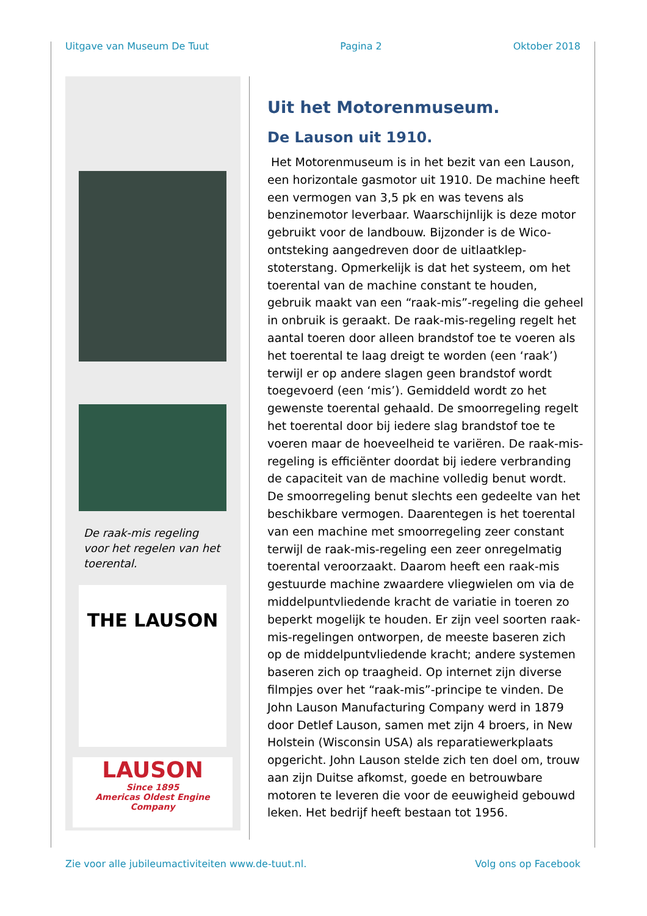Uitgave van Museum De Tuut Pagina 2 Oktober 2018
De raak-mis regeling voor het regelen van het toerental.
THE LAUSON
LAUSON
Since 1895
Americas Oldest Engine Company
Uit het Motorenmuseum.
De Lauson uit 1910.
Het Motorenmuseum is in het bezit van een Lauson, een horizontale gasmotor uit 1910. De machine heeft een vermogen van 3,5 pk en was tevens als benzinemotor leverbaar. Waarschijnlijk is deze motor gebruikt voor de landbouw. Bijzonder is de Wico-ontsteking aangedreven door de uitlaatklep-stoterstang. Opmerkelijk is dat het systeem, om het toerental van de machine constant te houden, gebruik maakt van een “raak-mis”-regeling die geheel in onbruik is geraakt. De raak-mis-regeling regelt het aantal toeren door alleen brandstof toe te voeren als het toerental te laag dreigt te worden (een ‘raak’) terwijl er op andere slagen geen brandstof wordt toegevoerd (een ‘mis’). Gemiddeld wordt zo het gewenste toerental gehaald. De smoorregeling regelt het toerental door bij iedere slag brandstof toe te voeren maar de hoeveelheid te variëren. De raak-mis-regeling is efficiënter doordat bij iedere verbranding de capaciteit van de machine volledig benut wordt. De smoorregeling benut slechts een gedeelte van het beschikbare vermogen. Daarentegen is het toerental van een machine met smoorregeling zeer constant terwijl de raak-mis-regeling een zeer onregelmatig toerental veroorzaakt. Daarom heeft een raak-mis gestuurde machine zwaardere vliegwielen om via de middelpuntvliedende kracht de variatie in toeren zo beperkt mogelijk te houden. Er zijn veel soorten raak-mis-regelingen ontworpen, de meeste baseren zich op de middelpuntvliedende kracht; andere systemen baseren zich op traagheid. Op internet zijn diverse filmpjes over het “raak-mis”-principe te vinden. De John Lauson Manufacturing Company werd in 1879 door Detlef Lauson, samen met zijn 4 broers, in New Holstein (Wisconsin USA) als reparatiewerkplaats opgericht. John Lauson stelde zich ten doel om, trouw aan zijn Duitse afkomst, goede en betrouwbare motoren te leveren die voor de eeuwigheid gebouwd leken. Het bedrijf heeft bestaan tot 1956.
Zie voor alle jubileumactiviteiten www.de-tuut.nl. Volg ons op Facebook